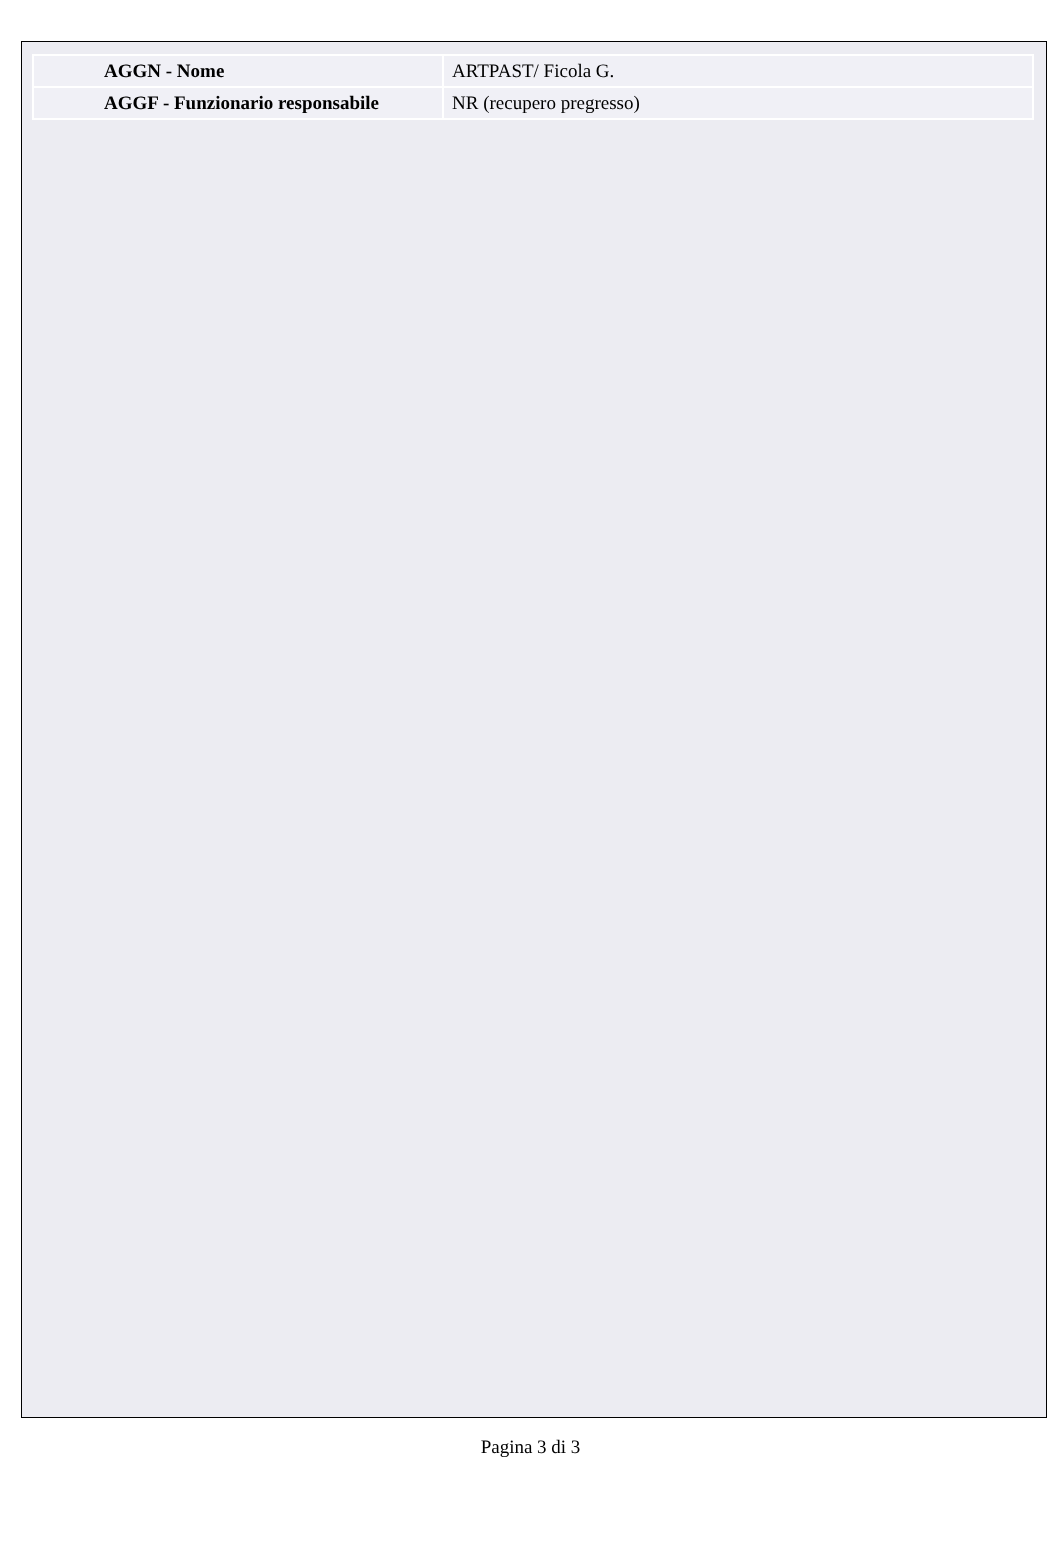| AGGN - Nome | ARTPAST/ Ficola G. |
| AGGF - Funzionario responsabile | NR (recupero pregresso) |
Pagina 3 di 3